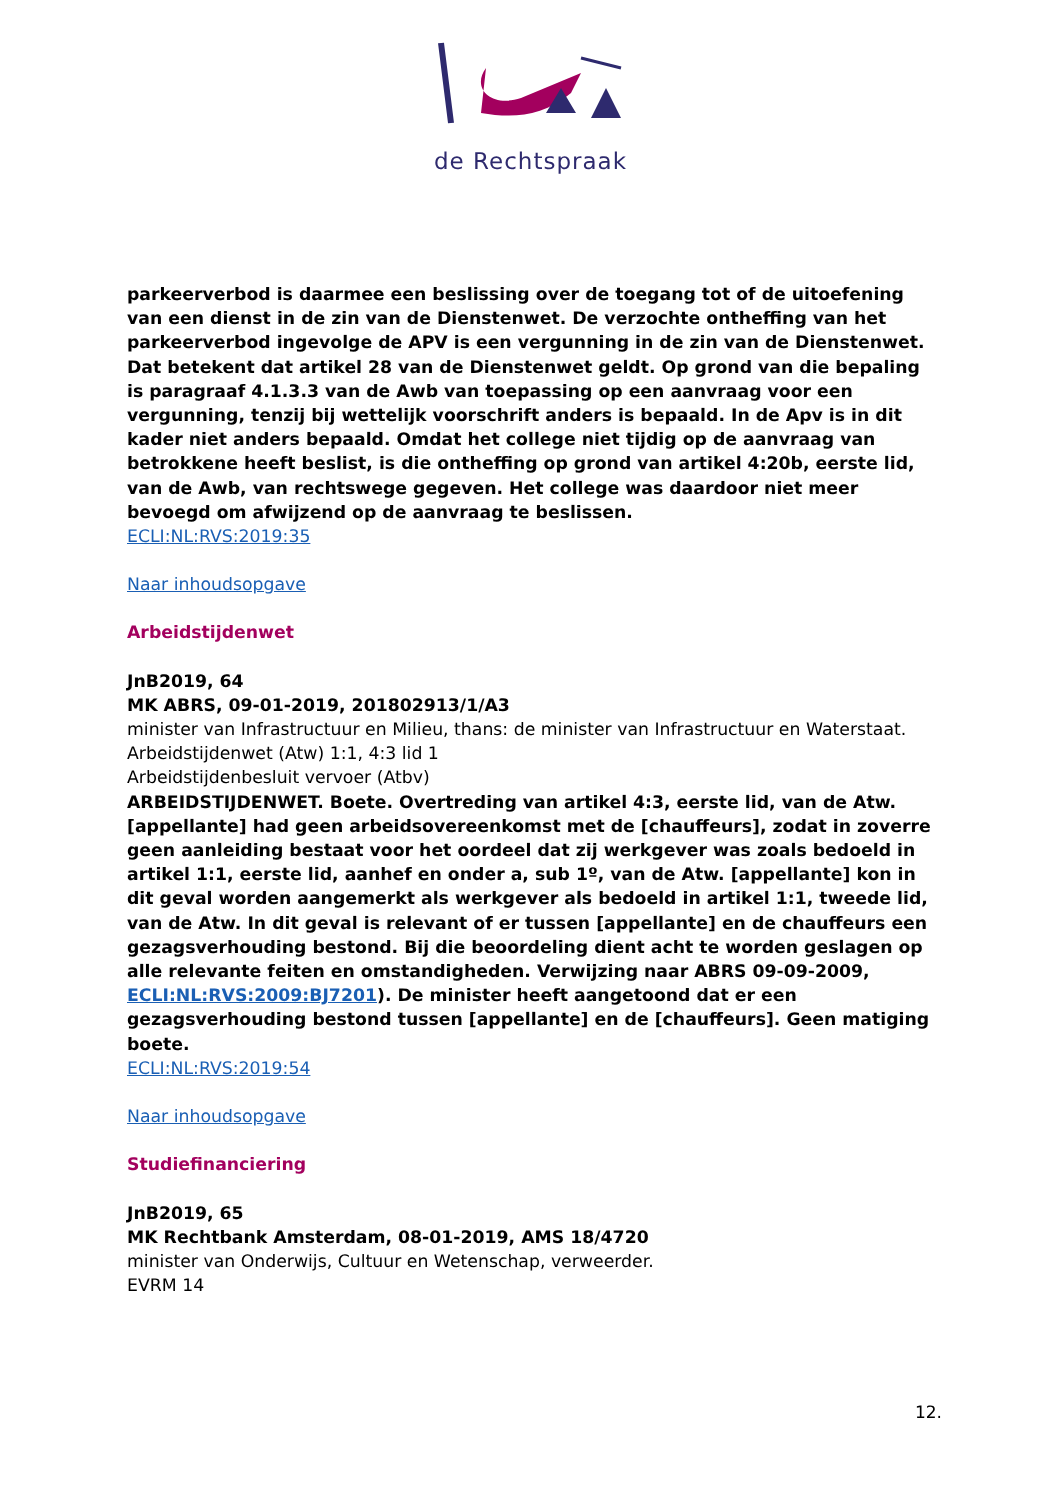de Rechtspraak
parkeerverbod is daarmee een beslissing over de toegang tot of de uitoefening van een dienst in de zin van de Dienstenwet. De verzochte ontheffing van het parkeerverbod ingevolge de APV is een vergunning in de zin van de Dienstenwet.
Dat betekent dat artikel 28 van de Dienstenwet geldt. Op grond van die bepaling is paragraaf 4.1.3.3 van de Awb van toepassing op een aanvraag voor een vergunning, tenzij bij wettelijk voorschrift anders is bepaald. In de Apv is in dit kader niet anders bepaald. Omdat het college niet tijdig op de aanvraag van betrokkene heeft beslist, is die ontheffing op grond van artikel 4:20b, eerste lid, van de Awb, van rechtswege gegeven. Het college was daardoor niet meer bevoegd om afwijzend op de aanvraag te beslissen.
ECLI:NL:RVS:2019:35
Naar inhoudsopgave
Arbeidstijdenwet
JnB2019, 64
MK ABRS, 09-01-2019, 201802913/1/A3
minister van Infrastructuur en Milieu, thans: de minister van Infrastructuur en Waterstaat.
Arbeidstijdenwet (Atw) 1:1, 4:3 lid 1
Arbeidstijdenbesluit vervoer (Atbv)
ARBEIDSTIJDENWET. Boete. Overtreding van artikel 4:3, eerste lid, van de Atw. [appellante] had geen arbeidsovereenkomst met de [chauffeurs], zodat in zoverre geen aanleiding bestaat voor het oordeel dat zij werkgever was zoals bedoeld in artikel 1:1, eerste lid, aanhef en onder a, sub 1º, van de Atw. [appellante] kon in dit geval worden aangemerkt als werkgever als bedoeld in artikel 1:1, tweede lid, van de Atw. In dit geval is relevant of er tussen [appellante] en de chauffeurs een gezagsverhouding bestond. Bij die beoordeling dient acht te worden geslagen op alle relevante feiten en omstandigheden. Verwijzing naar ABRS 09-09-2009, ECLI:NL:RVS:2009:BJ7201). De minister heeft aangetoond dat er een gezagsverhouding bestond tussen [appellante] en de [chauffeurs]. Geen matiging boete.
ECLI:NL:RVS:2019:54
Naar inhoudsopgave
Studiefinanciering
JnB2019, 65
MK Rechtbank Amsterdam, 08-01-2019, AMS 18/4720
minister van Onderwijs, Cultuur en Wetenschap, verweerder.
EVRM 14
12.